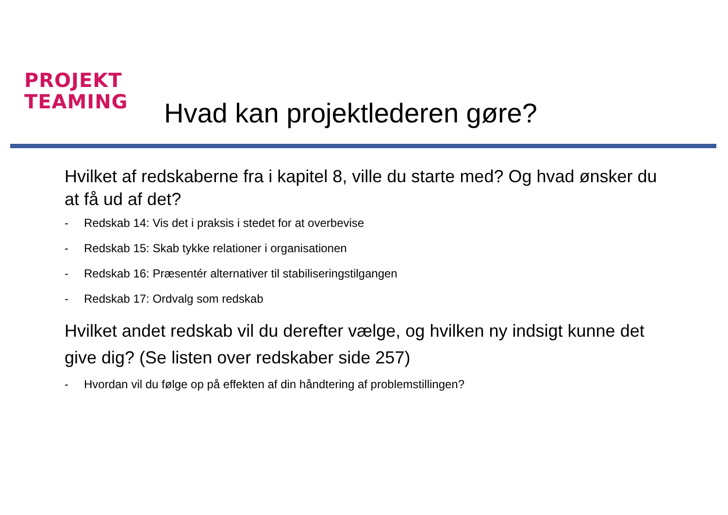PROJEKT
TEAMING
Hvad kan projektlederen gøre?
Hvilket af redskaberne fra i kapitel 8, ville du starte med? Og hvad ønsker du at få ud af det?
- Redskab 14: Vis det i praksis i stedet for at overbevise
- Redskab 15: Skab tykke relationer i organisationen
- Redskab 16: Præsentér alternativer til stabiliseringstilgangen
- Redskab 17: Ordvalg som redskab
Hvilket andet redskab vil du derefter vælge, og hvilken ny indsigt kunne det give dig? (Se listen over redskaber side 257)
- Hvordan vil du følge op på effekten af din håndtering af problemstillingen?